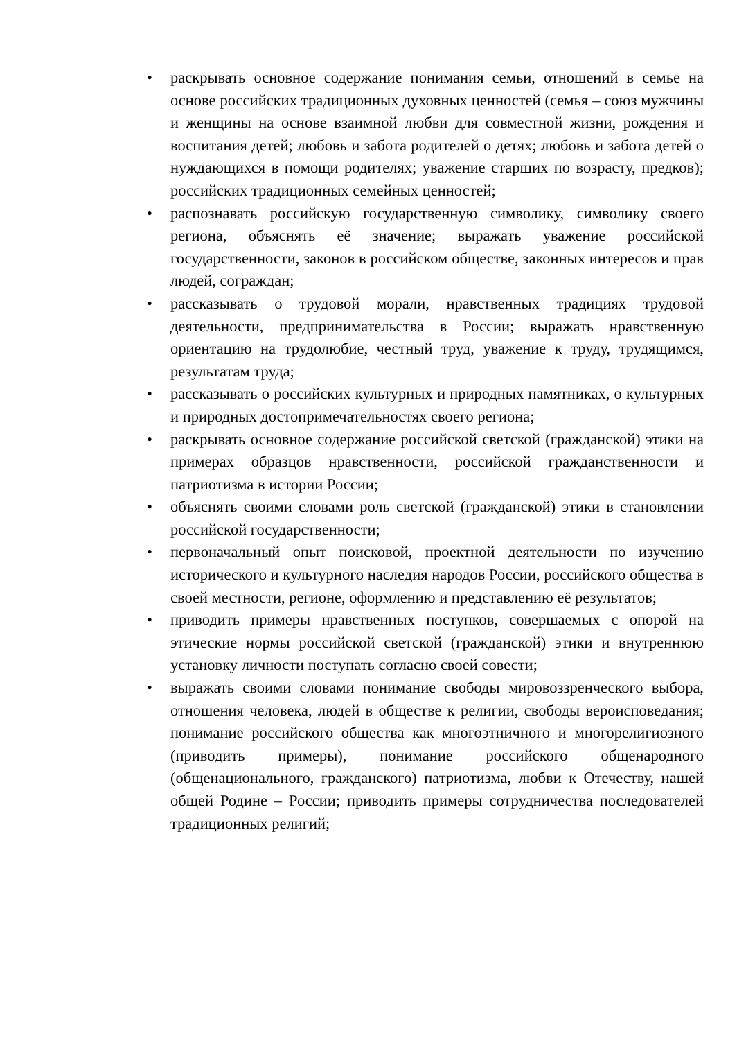• раскрывать основное содержание понимания семьи, отношений в семье на основе российских традиционных духовных ценностей (семья – союз мужчины и женщины на основе взаимной любви для совместной жизни, рождения и воспитания детей; любовь и забота родителей о детях; любовь и забота детей о нуждающихся в помощи родителях; уважение старших по возрасту, предков); российских традиционных семейных ценностей;
• распознавать российскую государственную символику, символику своего региона, объяснять её значение; выражать уважение российской государственности, законов в российском обществе, законных интересов и прав людей, сограждан;
• рассказывать о трудовой морали, нравственных традициях трудовой деятельности, предпринимательства в России; выражать нравственную ориентацию на трудолюбие, честный труд, уважение к труду, трудящимся, результатам труда;
• рассказывать о российских культурных и природных памятниках, о культурных и природных достопримечательностях своего региона;
• раскрывать основное содержание российской светской (гражданской) этики на примерах образцов нравственности, российской гражданственности и патриотизма в истории России;
• объяснять своими словами роль светской (гражданской) этики в становлении российской государственности;
• первоначальный опыт поисковой, проектной деятельности по изучению исторического и культурного наследия народов России, российского общества в своей местности, регионе, оформлению и представлению её результатов;
• приводить примеры нравственных поступков, совершаемых с опорой на этические нормы российской светской (гражданской) этики и внутреннюю установку личности поступать согласно своей совести;
• выражать своими словами понимание свободы мировоззренческого выбора, отношения человека, людей в обществе к религии, свободы вероисповедания; понимание российского общества как многоэтничного и многорелигиозного (приводить примеры), понимание российского общенародного (общенационального, гражданского) патриотизма, любви к Отечеству, нашей общей Родине – России; приводить примеры сотрудничества последователей традиционных религий;